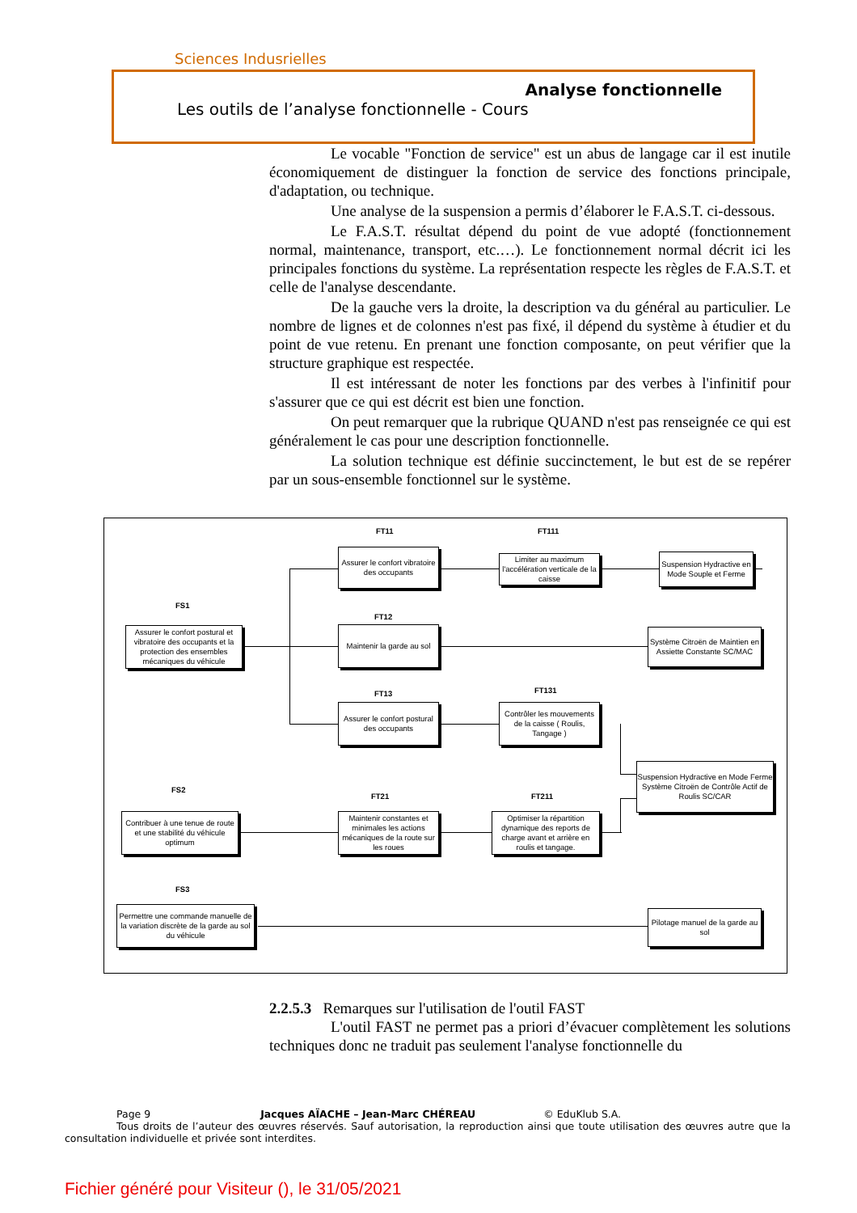Sciences Indusrielles
Analyse fonctionnelle
Les outils de l’analyse fonctionnelle - Cours
Le vocable "Fonction de service" est un abus de langage car il est inutile économiquement de distinguer la fonction de service des fonctions principale, d'adaptation, ou technique.
Une analyse de la suspension a permis d’élaborer le F.A.S.T. ci-dessous.
Le F.A.S.T. résultat dépend du point de vue adopté (fonctionnement normal, maintenance, transport, etc.…). Le fonctionnement normal décrit ici les principales fonctions du système. La représentation respecte les règles de F.A.S.T. et celle de l'analyse descendante.
De la gauche vers la droite, la description va du général au particulier. Le nombre de lignes et de colonnes n'est pas fixé, il dépend du système à étudier et du point de vue retenu. En prenant une fonction composante, on peut vérifier que la structure graphique est respectée.
Il est intéressant de noter les fonctions par des verbes à l'infinitif pour s'assurer que ce qui est décrit est bien une fonction.
On peut remarquer que la rubrique QUAND n'est pas renseignée ce qui est généralement le cas pour une description fonctionnelle.
La solution technique est définie succinctement, le but est de se repérer par un sous-ensemble fonctionnel sur le système.
FT11 FT111
FS1
FT12
FT13 FT131
FS2
FT21 FT211
FS3
Assurer le confort vibratoire des occupants
Limiter au maximum l'accélération verticale de la caisse
Suspension Hydractive en Mode Souple et Ferme
Assurer le confort postural et vibratoire des occupants et la protection des ensembles mécaniques du véhicule
Maintenir la garde au sol
Système Citroën de Maintien en Assiette Constante SC/MAC
Assurer le confort postural des occupants
Contrôler les mouvements de la caisse ( Roulis, Tangage )
Suspension Hydractive en Mode Ferme
Système Citroën de Contrôle Actif de Roulis SC/CAR
Contribuer à une tenue de route et une stabilité du véhicule optimum
Maintenir constantes et minimales les actions mécaniques de la route sur les roues
Optimiser la répartition dynamique des reports de charge avant et arrière en roulis et tangage.
Permettre une commande manuelle de la variation discrète de la garde au sol du véhicule
Pilotage manuel de la garde au sol
2.2.5.3 Remarques sur l'utilisation de l'outil FAST
L'outil FAST ne permet pas a priori d’évacuer complètement les solutions techniques donc ne traduit pas seulement l'analyse fonctionnelle du
Page 9 Jacques AÏACHE – Jean-Marc CHÉREAU © EduKlub S.A.
Tous droits de l’auteur des œuvres réservés. Sauf autorisation, la reproduction ainsi que toute utilisation des œuvres autre que la consultation individuelle et privée sont interdites.
Fichier généré pour Visiteur (), le 31/05/2021